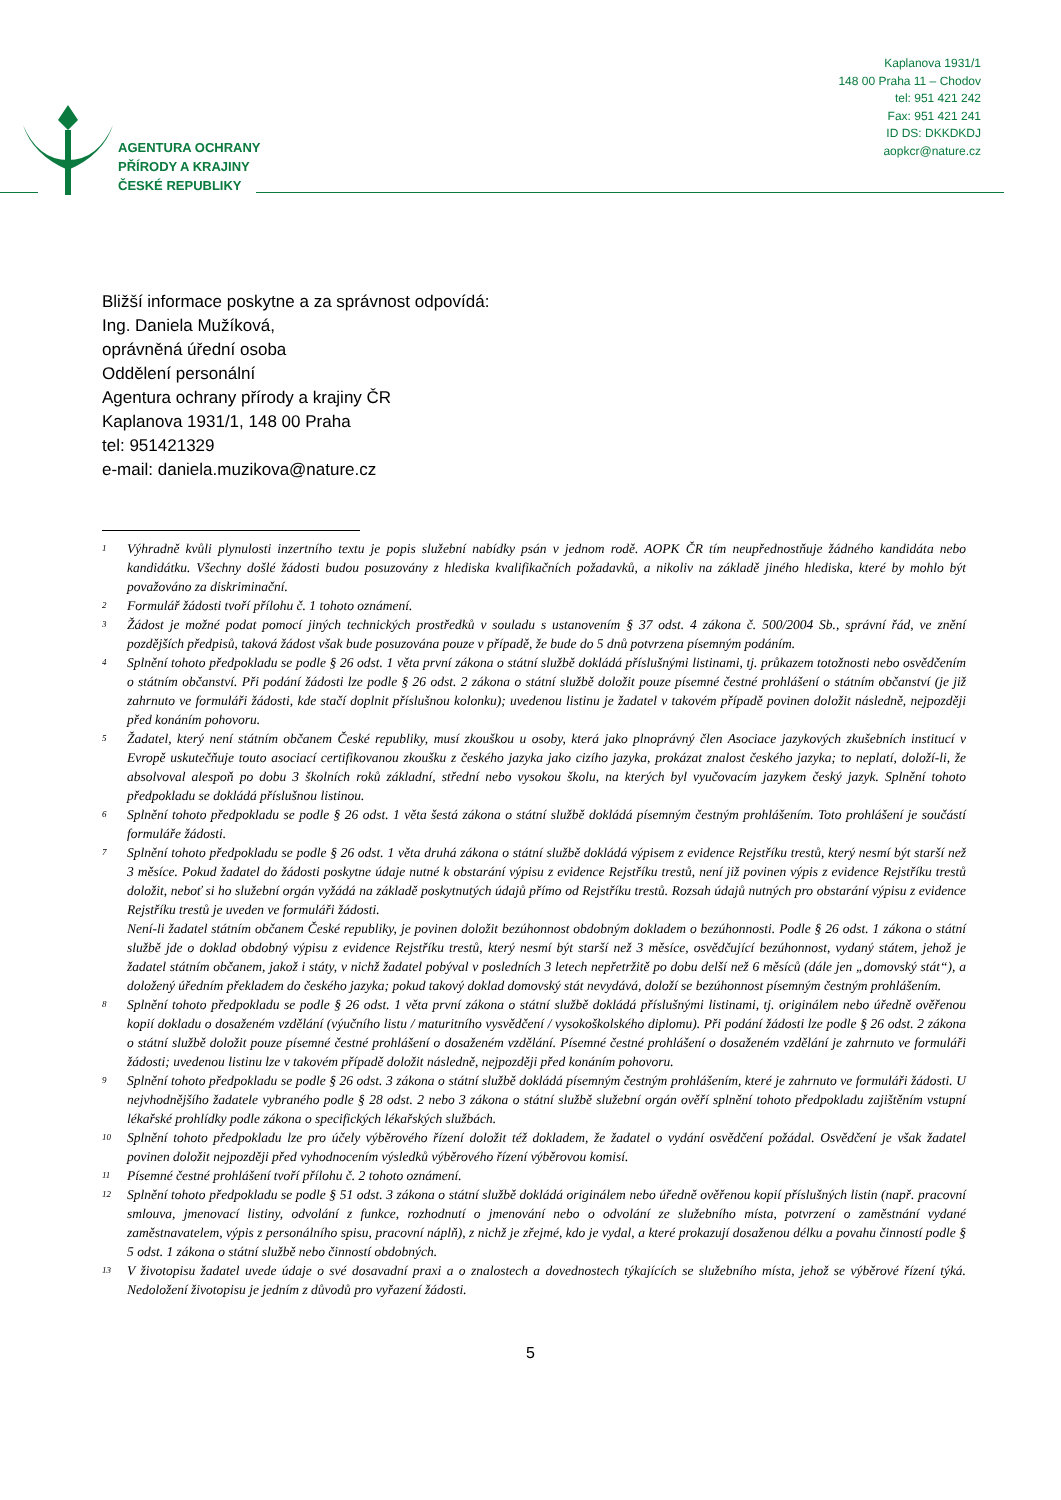AGENTURA OCHRANY
PŘÍRODY A KRAJINY
ČESKÉ REPUBLIKY
Kaplanova 1931/1
148 00 Praha 11 – Chodov
tel: 951 421 242
Fax: 951 421 241
ID DS: DKKDKDJ
aopkcr@nature.cz
Bližší informace poskytne a za správnost odpovídá:
Ing. Daniela Mužíková,
oprávněná úřední osoba
Oddělení personální
Agentura ochrany přírody a krajiny ČR
Kaplanova 1931/1, 148 00 Praha
tel: 951421329
e-mail: daniela.muzikova@nature.cz
<sup>1</sup> Výhradně kvůli plynulosti inzertního textu je popis služební nabídky psán v jednom rodě. AOPK ČR tím neupřednostňuje žádného kandidáta nebo kandidátku. Všechny došlé žádosti budou posuzovány z hlediska kvalifikačních požadavků, a nikoliv na základě jiného hlediska, které by mohlo být považováno za diskriminační.
<sup>2</sup> Formulář žádosti tvoří přílohu č. 1 tohoto oznámení.
<sup>3</sup> Žádost je možné podat pomocí jiných technických prostředků v souladu s ustanovením § 37 odst. 4 zákona č. 500/2004 Sb., správní řád, ve znění pozdějších předpisů, taková žádost však bude posuzována pouze v případě, že bude do 5 dnů potvrzena písemným podáním.
<sup>4</sup> Splnění tohoto předpokladu se podle § 26 odst. 1 věta první zákona o státní službě dokládá příslušnými listinami, tj. průkazem totožnosti nebo osvědčením o státním občanství. Při podání žádosti lze podle § 26 odst. 2 zákona o státní službě doložit pouze písemné čestné prohlášení o státním občanství (je již zahrnuto ve formuláři žádosti, kde stačí doplnit příslušnou kolonku); uvedenou listinu je žadatel v takovém případě povinen doložit následně, nejpozději před konáním pohovoru.
<sup>5</sup> Žadatel, který není státním občanem České republiky, musí zkouškou u osoby, která jako plnoprávný člen Asociace jazykových zkušebních institucí v Evropě uskutečňuje touto asociací certifikovanou zkoušku z českého jazyka jako cizího jazyka, prokázat znalost českého jazyka; to neplatí, doloží-li, že absolvoval alespoň po dobu 3 školních roků základní, střední nebo vysokou školu, na kterých byl vyučovacím jazykem český jazyk. Splnění tohoto předpokladu se dokládá příslušnou listinou.
<sup>6</sup> Splnění tohoto předpokladu se podle § 26 odst. 1 věta šestá zákona o státní službě dokládá písemným čestným prohlášením. Toto prohlášení je součástí formuláře žádosti.
<sup>7</sup> Splnění tohoto předpokladu se podle § 26 odst. 1 věta druhá zákona o státní službě dokládá výpisem z evidence Rejstříku trestů, který nesmí být starší než 3 měsíce. Pokud žadatel do žádosti poskytne údaje nutné k obstarání výpisu z evidence Rejstříku trestů, není již povinen výpis z evidence Rejstříku trestů doložit, neboť si ho služební orgán vyžádá na základě poskytnutých údajů přímo od Rejstříku trestů. Rozsah údajů nutných pro obstarání výpisu z evidence Rejstříku trestů je uveden ve formuláři žádosti.
Není-li žadatel státním občanem České republiky, je povinen doložit bezúhonnost obdobným dokladem o bezúhonnosti. Podle § 26 odst. 1 zákona o státní službě jde o doklad obdobný výpisu z evidence Rejstříku trestů, který nesmí být starší než 3 měsíce, osvědčující bezúhonnost, vydaný státem, jehož je žadatel státním občanem, jakož i státy, v nichž žadatel pobýval v posledních 3 letech nepřetržitě po dobu delší než 6 měsíců (dále jen „domovský stát“), a doložený úředním překladem do českého jazyka; pokud takový doklad domovský stát nevydává, doloží se bezúhonnost písemným čestným prohlášením.
<sup>8</sup> Splnění tohoto předpokladu se podle § 26 odst. 1 věta první zákona o státní službě dokládá příslušnými listinami, tj. originálem nebo úředně ověřenou kopií dokladu o dosaženém vzdělání (výučního listu / maturitního vysvědčení / vysokoškolského diplomu). Při podání žádosti lze podle § 26 odst. 2 zákona o státní službě doložit pouze písemné čestné prohlášení o dosaženém vzdělání. Písemné čestné prohlášení o dosaženém vzdělání je zahrnuto ve formuláři žádosti; uvedenou listinu lze v takovém případě doložit následně, nejpozději před konáním pohovoru.
<sup>9</sup> Splnění tohoto předpokladu se podle § 26 odst. 3 zákona o státní službě dokládá písemným čestným prohlášením, které je zahrnuto ve formuláři žádosti. U nejvhodnějšího žadatele vybraného podle § 28 odst. 2 nebo 3 zákona o státní službě služební orgán ověří splnění tohoto předpokladu zajištěním vstupní lékařské prohlídky podle zákona o specifických lékařských službách.
<sup>10</sup> Splnění tohoto předpokladu lze pro účely výběrového řízení doložit též dokladem, že žadatel o vydání osvědčení požádal. Osvědčení je však žadatel povinen doložit nejpozději před vyhodnocením výsledků výběrového řízení výběrovou komisí.
<sup>11</sup> Písemné čestné prohlášení tvoří přílohu č. 2 tohoto oznámení.
<sup>12</sup> Splnění tohoto předpokladu se podle § 51 odst. 3 zákona o státní službě dokládá originálem nebo úředně ověřenou kopií příslušných listin (např. pracovní smlouva, jmenovací listiny, odvolání z funkce, rozhodnutí o jmenování nebo o odvolání ze služebního místa, potvrzení o zaměstnání vydané zaměstnavatelem, výpis z personálního spisu, pracovní náplň), z nichž je zřejmé, kdo je vydal, a které prokazují dosaženou délku a povahu činností podle § 5 odst. 1 zákona o státní službě nebo činností obdobných.
<sup>13</sup> V životopisu žadatel uvede údaje o své dosavadní praxi a o znalostech a dovednostech týkajících se služebního místa, jehož se výběrové řízení týká. Nedoložení životopisu je jedním z důvodů pro vyřazení žádosti.
5